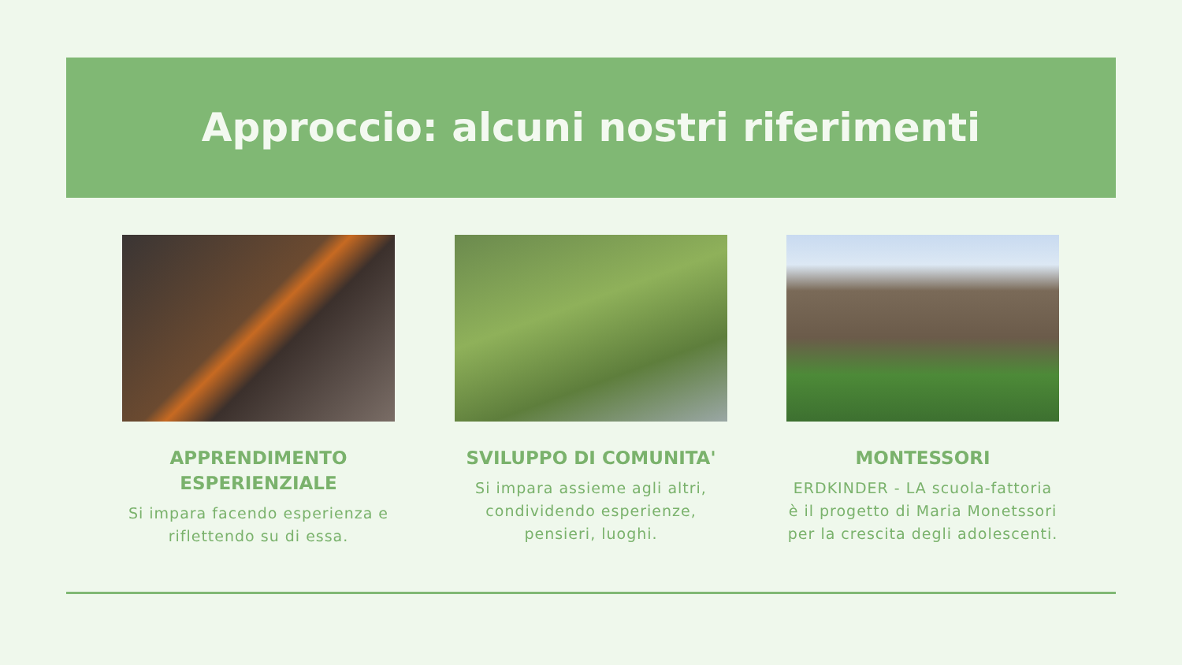Approccio: alcuni nostri riferimenti
APPRENDIMENTO ESPERIENZIALE
Si impara facendo esperienza e riflettendo su di essa.
SVILUPPO DI COMUNITA'
Si impara assieme agli altri, condividendo esperienze, pensieri, luoghi.
MONTESSORI
ERDKINDER - LA scuola-fattoria è il progetto di Maria Monetssori per la crescita degli adolescenti.